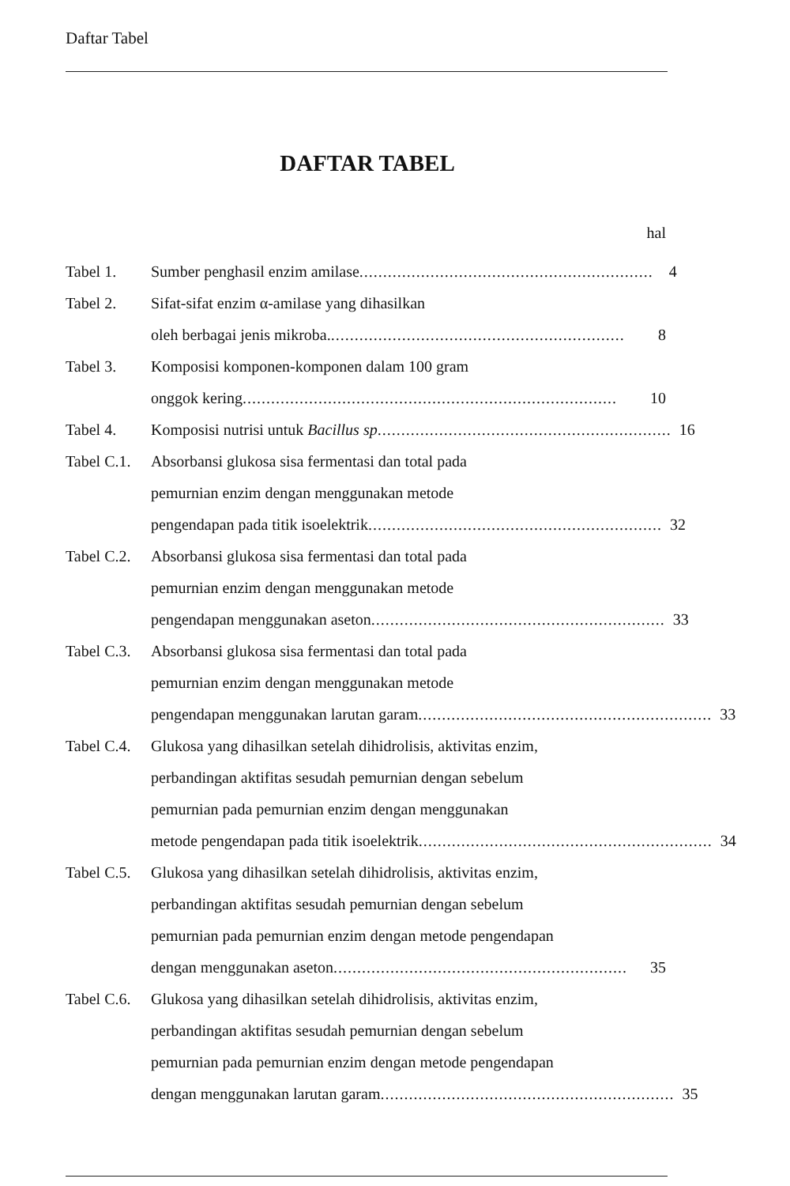Daftar Tabel
DAFTAR TABEL
hal
Tabel 1. Sumber penghasil enzim amilase.............................................................. 4
Tabel 2. Sifat-sifat enzim α-amilase yang dihasilkan
oleh berbagai jenis mikroba............................................................... 8
Tabel 3. Komposisi komponen-komponen dalam 100 gram
onggok kering............................................................................... 10
Tabel 4. Komposisi nutrisi untuk Bacillus sp.............................................................. 16
Tabel C.1.
Absorbansi glukosa sisa fermentasi dan total pada
pemurnian enzim dengan menggunakan metode
pengendapan pada titik isoelektrik.............................................................. 32
Tabel C.2.
Absorbansi glukosa sisa fermentasi dan total pada
pemurnian enzim dengan menggunakan metode
pengendapan menggunakan aseton .............................................................. 33
Tabel C.3.
Absorbansi glukosa sisa fermentasi dan total pada
pemurnian enzim dengan menggunakan metode
pengendapan menggunakan larutan garam .............................................................. 33
Tabel C.4.
Glukosa yang dihasilkan setelah dihidrolisis, aktivitas enzim,
perbandingan aktifitas sesudah pemurnian dengan sebelum
pemurnian pada pemurnian enzim dengan menggunakan
metode pengendapan pada titik isoelektrik.............................................................. 34
Tabel C.5.
Glukosa yang dihasilkan setelah dihidrolisis, aktivitas enzim,
perbandingan aktifitas sesudah pemurnian dengan sebelum
pemurnian pada pemurnian enzim dengan metode pengendapan
dengan menggunakan aseton.............................................................. 35
Tabel C.6.
Glukosa yang dihasilkan setelah dihidrolisis, aktivitas enzim,
perbandingan aktifitas sesudah pemurnian dengan sebelum
pemurnian pada pemurnian enzim dengan metode pengendapan
dengan menggunakan larutan garam.............................................................. 35